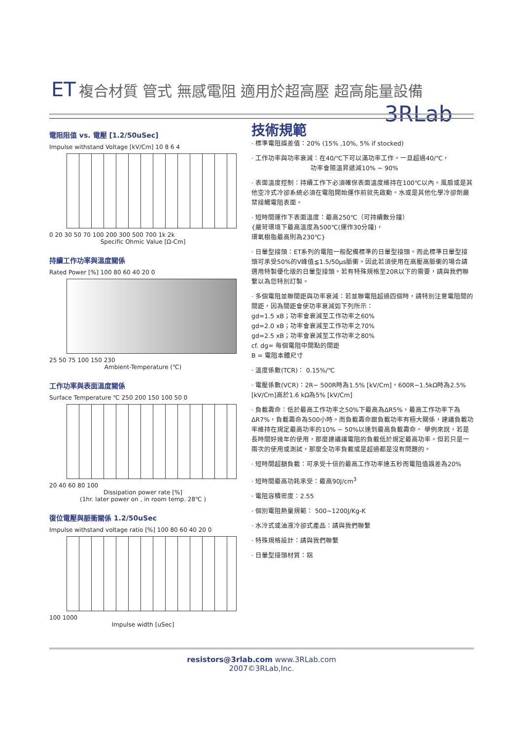ET 複合材質 管式 無感電阻 適用於超高壓 超高能量設備
3RLab
電阻阻值 vs. 電壓 [1.2/50uSec]
Impulse withstand Voltage [kV/Cm] 10 8 6 4
0 20 30 50 70 100 200 300 500 700 1k 2k
Specific Ohmic Value [Ω-Cm]
持續工作功率與溫度關係
Rated Power [%] 100 80 60 40 20 0
25 50 75 100 150 230
Ambient-Temperature (℃)
工作功率與表面溫度關係
Surface Temperature ℃ 250 200 150 100 50 0
20 40 60 80 100
Dissipation power rate [%]
(1hr. later power on , in room temp. 28℃ )
復位電壓與脈衝關係 1.2/50uSec
Impulse withstand voltage ratio [%] 100 80 60 40 20 0
100 1000
Impulse width [uSec]
技術規範
· 標準電阻誤差值：20% (15% ,10%, 5% if stocked)
· 工作功率與功率衰減：在40/℃下可以滿功率工作。一旦超過40/℃，
功率會隨溫昇遞減10% ~ 90%
· 表面溫度控制：持續工作下必須確保表面溫度維持在100℃以內。風扇或是其他空冷式冷卻系統必須在電阻開始運作前就先啟動。水或是其他化學冷卻劑嚴禁接觸電阻表面。
· 短時間運作下表面溫度：最高250℃（可持續數分鐘）
{嚴苛環境下最高溫度為500℃(運作30分鐘)，
環氧樹脂最高則為230℃}
· 日暈型接頭：ET系列的電阻一般配備標準的日暈型接頭。而此標準日暈型接頭可承受50%的V峰值≦1.5/50μs脈衝。因此若須使用在高壓高脈衝的場合請選用特製優化版的日暈型接頭。若有特殊規格至20R以下的需要，請與我們聯繫以為您特別訂製。
· 多個電阻並聯間距與功率衰減：若並聯電阻超過四個時，請特別注意電阻間的間距，因為間距會使功率衰減如下列所示：
gd=1.5 xB；功率會衰減至工作功率之60%
gd=2.0 xB；功率會衰減至工作功率之70%
gd=2.5 xB；功率會衰減至工作功率之80%
cf. dg= 每個電阻中間點的間距
B = 電阻本體尺寸
· 溫度係數(TCR)： 0.15%/℃
· 電壓係數(VCR)：2R~ 500R時為1.5% [kV/Cm]，600R~1.5kΩ時為2.5% [kV/Cm]高於1.6 kΩ為5% [kV/Cm]
· 負載壽命：低於最高工作功率之50%下最高為ΔR5%，最高工作功率下為ΔR7%，負載壽命為500小時。而負載壽命跟負載功率有極大關係，建議負載功率維持在規定最高功率的10% ~ 50%以達到最高負載壽命。 舉例來說，若是長時間好幾年的使用，那麼建議讓電阻的負載低於規定最高功率。但若只是一兩次的使用或測試，那麼全功率負載或是超過都是沒有問題的。
· 短時間超額負載：可承受十倍的最高工作功率達五秒而電阻值誤差為20%
· 短時間最高功耗承受：最高90J/cm<sup>3</sup>
· 電阻容積密度：2.55
· 個別電阻熱量規範： 500~1200J/Kg-K
· 水冷式或油液冷卻式產品：請與我們聯繫
· 特殊規格設計：請與我們聯繫
· 日暈型接頭材質：鋁
resistors@3rlab.com www.3RLab.com
2007©3RLab,Inc.